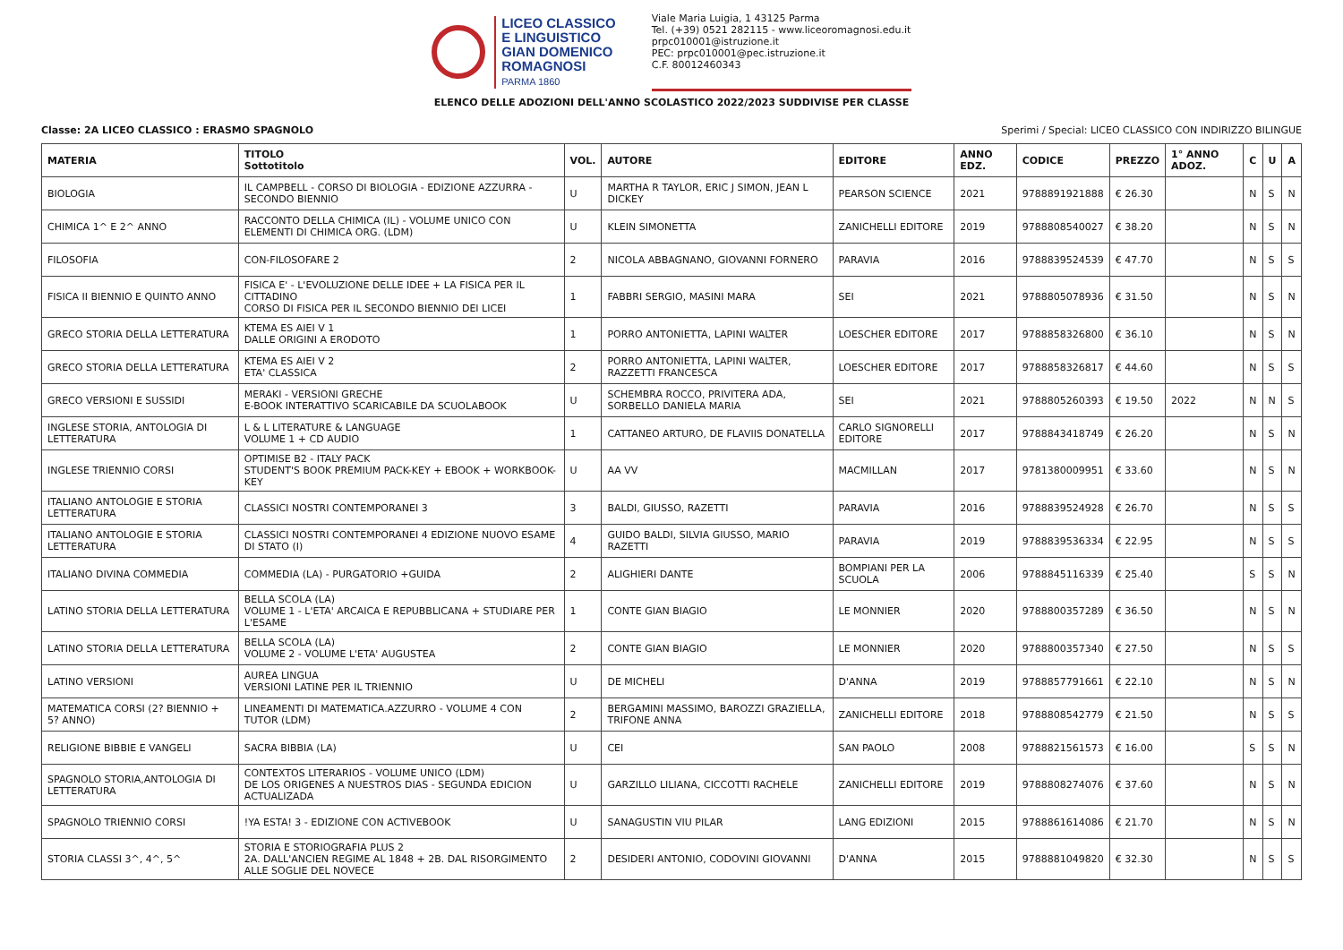LICEO CLASSICO
E LINGUISTICO
GIAN DOMENICO
ROMAGNOSI
PARMA 1860
Viale Maria Luigia, 1 43125 Parma
Tel. (+39) 0521 282115 - www.liceoromagnosi.edu.it
prpc010001@istruzione.it
PEC: prpc010001@pec.istruzione.it
C.F. 80012460343
ELENCO DELLE ADOZIONI DELL'ANNO SCOLASTICO 2022/2023 SUDDIVISE PER CLASSE
Classe: 2A LICEO CLASSICO : ERASMO SPAGNOLO Sperimi / Special: LICEO CLASSICO CON INDIRIZZO BILINGUE
| MATERIA | TITOLO Sottotitolo | VOL. | AUTORE | EDITORE | ANNO EDZ. | CODICE | PREZZO | 1° ANNO ADOZ. | C | U | A |
| --- | --- | --- | --- | --- | --- | --- | --- | --- | --- | --- | --- |
| BIOLOGIA | IL CAMPBELL - CORSO DI BIOLOGIA - EDIZIONE AZZURRA - SECONDO BIENNIO | U | MARTHA R TAYLOR, ERIC J SIMON, JEAN L DICKEY | PEARSON SCIENCE | 2021 | 9788891921888 | € 26.30 | | N | S | N |
| CHIMICA 1^ E 2^ ANNO | RACCONTO DELLA CHIMICA (IL) - VOLUME UNICO CON ELEMENTI DI CHIMICA ORG. (LDM) | U | KLEIN SIMONETTA | ZANICHELLI EDITORE | 2019 | 9788808540027 | € 38.20 | | N | S | N |
| FILOSOFIA | CON-FILOSOFARE 2 | 2 | NICOLA ABBAGNANO, GIOVANNI FORNERO | PARAVIA | 2016 | 9788839524539 | € 47.70 | | N | S | S |
| FISICA II BIENNIO E QUINTO ANNO | FISICA E' - L'EVOLUZIONE DELLE IDEE + LA FISICA PER IL CITTADINO CORSO DI FISICA PER IL SECONDO BIENNIO DEI LICEI | 1 | FABBRI SERGIO, MASINI MARA | SEI | 2021 | 9788805078936 | € 31.50 | | N | S | N |
| GRECO STORIA DELLA LETTERATURA | KTEMA ES AIEI V 1 DALLE ORIGINI A ERODOTO | 1 | PORRO ANTONIETTA, LAPINI WALTER | LOESCHER EDITORE | 2017 | 9788858326800 | € 36.10 | | N | S | N |
| GRECO STORIA DELLA LETTERATURA | KTEMA ES AIEI V 2 ETA' CLASSICA | 2 | PORRO ANTONIETTA, LAPINI WALTER, RAZZETTI FRANCESCA | LOESCHER EDITORE | 2017 | 9788858326817 | € 44.60 | | N | S | S |
| GRECO VERSIONI E SUSSIDI | MERAKI - VERSIONI GRECHE E-BOOK INTERATTIVO SCARICABILE DA SCUOLABOOK | U | SCHEMBRA ROCCO, PRIVITERA ADA, SORBELLO DANIELA MARIA | SEI | 2021 | 9788805260393 | € 19.50 | 2022 | N | N | S |
| INGLESE STORIA, ANTOLOGIA DI LETTERATURA | L & L LITERATURE & LANGUAGE VOLUME 1 + CD AUDIO | 1 | CATTANEO ARTURO, DE FLAVIIS DONATELLA | CARLO SIGNORELLI EDITORE | 2017 | 9788843418749 | € 26.20 | | N | S | N |
| INGLESE TRIENNIO CORSI | OPTIMISE B2 - ITALY PACK STUDENT'S BOOK PREMIUM PACK-KEY + EBOOK + WORKBOOK-KEY | U | AA VV | MACMILLAN | 2017 | 9781380009951 | € 33.60 | | N | S | N |
| ITALIANO ANTOLOGIE E STORIA LETTERATURA | CLASSICI NOSTRI CONTEMPORANEI 3 | 3 | BALDI, GIUSSO, RAZETTI | PARAVIA | 2016 | 9788839524928 | € 26.70 | | N | S | S |
| ITALIANO ANTOLOGIE E STORIA LETTERATURA | CLASSICI NOSTRI CONTEMPORANEI 4 EDIZIONE NUOVO ESAME DI STATO (I) | 4 | GUIDO BALDI, SILVIA GIUSSO, MARIO RAZETTI | PARAVIA | 2019 | 9788839536334 | € 22.95 | | N | S | S |
| ITALIANO DIVINA COMMEDIA | COMMEDIA (LA) - PURGATORIO +GUIDA | 2 | ALIGHIERI DANTE | BOMPIANI PER LA SCUOLA | 2006 | 9788845116339 | € 25.40 | | S | S | N |
| LATINO STORIA DELLA LETTERATURA | BELLA SCOLA (LA) VOLUME 1 - L'ETA' ARCAICA E REPUBBLICANA + STUDIARE PER L'ESAME | 1 | CONTE GIAN BIAGIO | LE MONNIER | 2020 | 9788800357289 | € 36.50 | | N | S | N |
| LATINO STORIA DELLA LETTERATURA | BELLA SCOLA (LA) VOLUME 2 - VOLUME L'ETA' AUGUSTEA | 2 | CONTE GIAN BIAGIO | LE MONNIER | 2020 | 9788800357340 | € 27.50 | | N | S | S |
| LATINO VERSIONI | AUREA LINGUA VERSIONI LATINE PER IL TRIENNIO | U | DE MICHELI | D'ANNA | 2019 | 9788857791661 | € 22.10 | | N | S | N |
| MATEMATICA CORSI (2? BIENNIO + 5? ANNO) | LINEAMENTI DI MATEMATICA.AZZURRO - VOLUME 4 CON TUTOR (LDM) | 2 | BERGAMINI MASSIMO, BAROZZI GRAZIELLA, TRIFONE ANNA | ZANICHELLI EDITORE | 2018 | 9788808542779 | € 21.50 | | N | S | S |
| RELIGIONE BIBBIE E VANGELI | SACRA BIBBIA (LA) | U | CEI | SAN PAOLO | 2008 | 9788821561573 | € 16.00 | | S | S | N |
| SPAGNOLO STORIA,ANTOLOGIA DI LETTERATURA | CONTEXTOS LITERARIOS - VOLUME UNICO (LDM) DE LOS ORIGENES A NUESTROS DIAS - SEGUNDA EDICION ACTUALIZADA | U | GARZILLO LILIANA, CICCOTTI RACHELE | ZANICHELLI EDITORE | 2019 | 9788808274076 | € 37.60 | | N | S | N |
| SPAGNOLO TRIENNIO CORSI | !YA ESTA! 3 - EDIZIONE CON ACTIVEBOOK | U | SANAGUSTIN VIU PILAR | LANG EDIZIONI | 2015 | 9788861614086 | € 21.70 | | N | S | N |
| STORIA CLASSI 3^, 4^, 5^ | STORIA E STORIOGRAFIA PLUS 2 2A. DALL'ANCIEN REGIME AL 1848 + 2B. DAL RISORGIMENTO ALLE SOGLIE DEL NOVECE | 2 | DESIDERI ANTONIO, CODOVINI GIOVANNI | D'ANNA | 2015 | 9788881049820 | € 32.30 | | N | S | S |